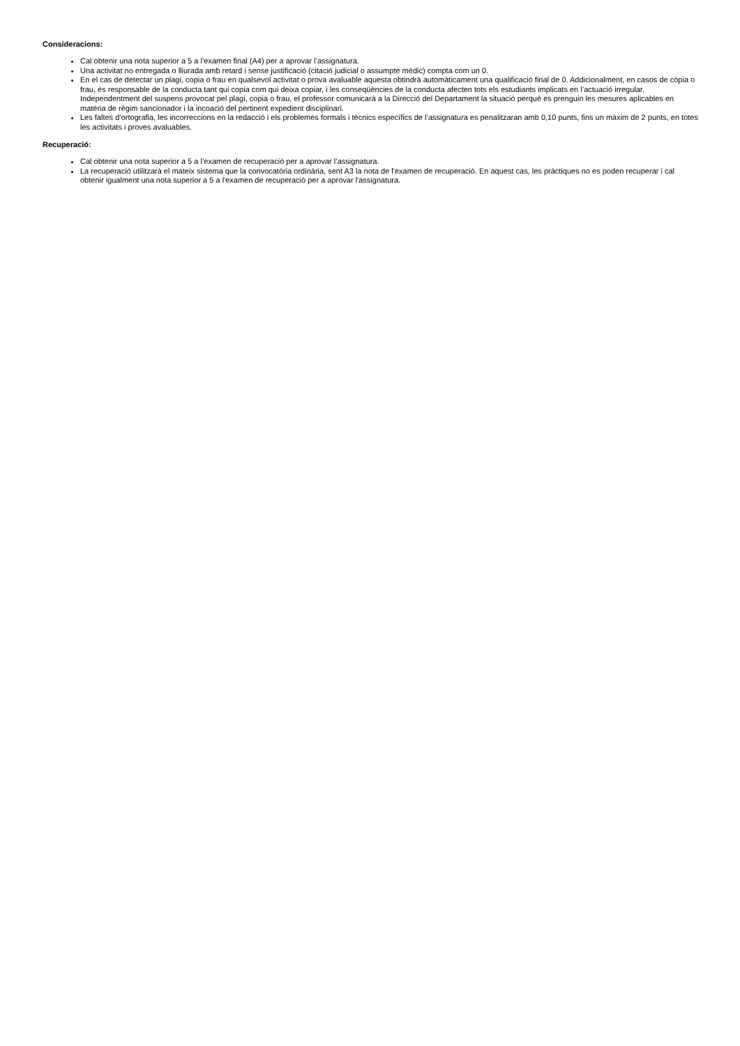Consideracions:
Cal obtenir una nota superior a 5 a l’examen final (A4) per a aprovar l’assignatura.
Una activitat no entregada o lliurada amb retard i sense justificació (citació judicial o assumpte mèdic) compta com un 0.
En el cas de detectar un plagi, copia o frau en qualsevol activitat o prova avaluable aquesta obtindrà automàticament una qualificació final de 0. Addicionalment, en casos de còpia o frau, és responsable de la conducta tant qui copia com qui deixa copiar, i les conseqüències de la conducta afecten tots els estudiants implicats en l’actuació irregular. Independentment del suspens provocat pel plagi, copia o frau, el professor comunicarà a la Direcció del Departament la situació perquè es prenguin les mesures aplicables en matèria de règim sancionador i la incoació del pertinent expedient disciplinari.
Les faltes d’ortografia, les incorreccions en la redacció i els problemes formals i tècnics específics de l’assignatura es penalitzaran amb 0,10 punts, fins un màxim de 2 punts, en totes les activitats i proves avaluables.
Recuperació:
Cal obtenir una nota superior a 5 a l’examen de recuperació per a aprovar l’assignatura.
La recuperació utilitzarà el mateix sistema que la convocatòria ordinària, sent A3 la nota de l'examen de recuperació. En aquest cas, les pràctiques no es poden recuperar i cal obtenir igualment una nota superior a 5 a l'examen de recuperació per a aprovar l'assignatura.